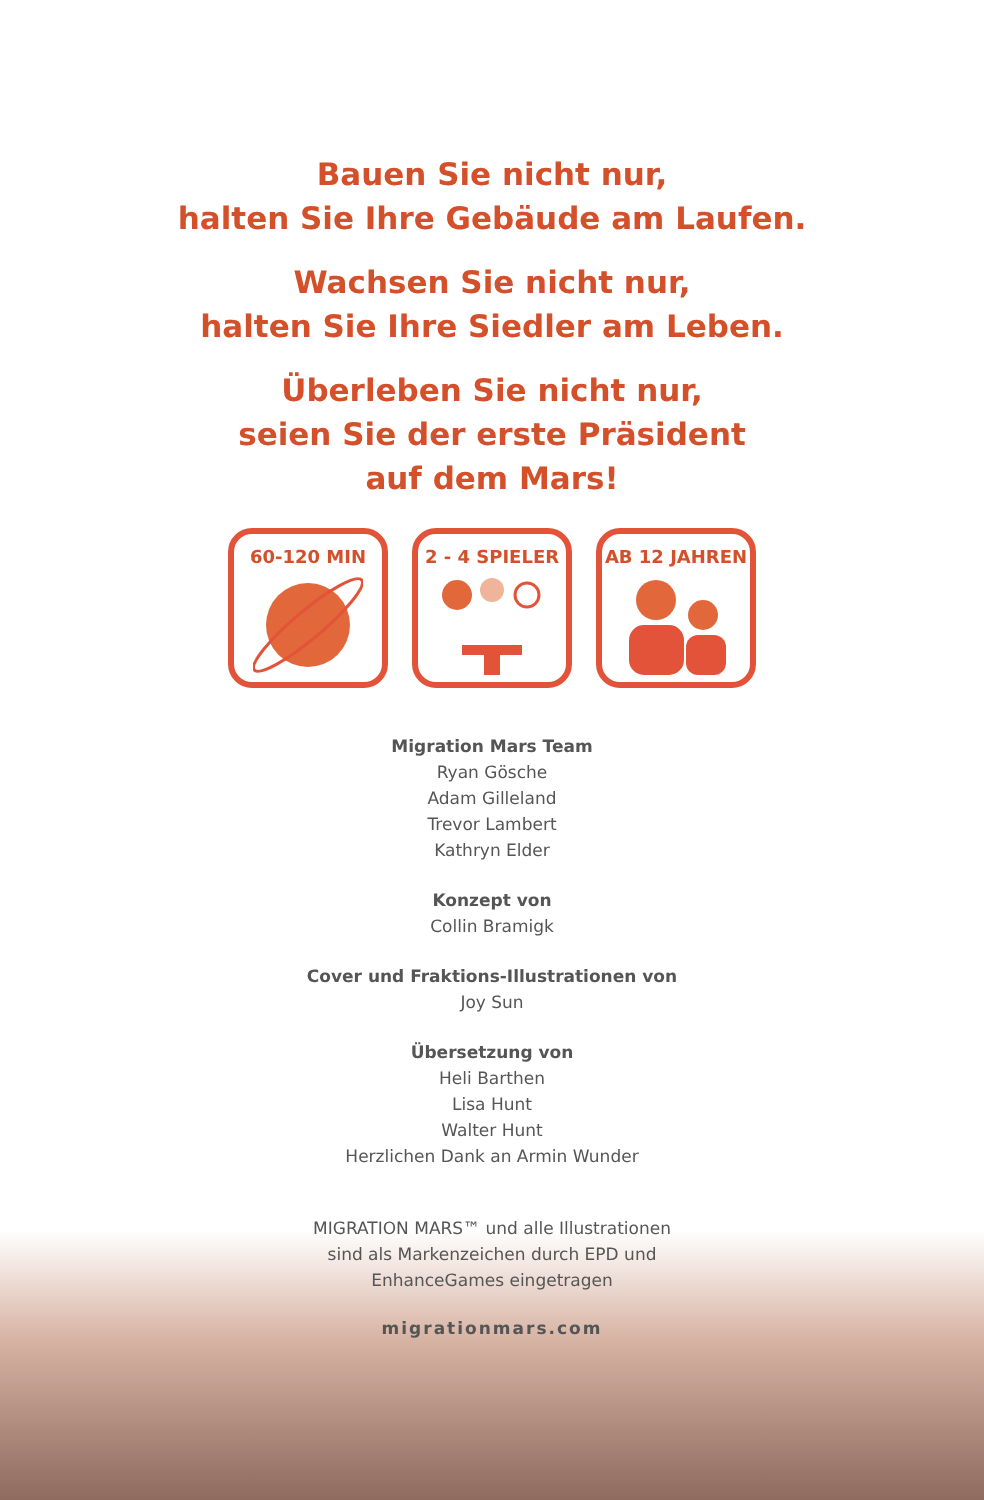Bauen Sie nicht nur,
halten Sie Ihre Gebäude am Laufen.
Wachsen Sie nicht nur,
halten Sie Ihre Siedler am Leben.
Überleben Sie nicht nur,
seien Sie der erste Präsident
auf dem Mars!
60-120 MIN 2 - 4 SPIELER AB 12 JAHREN
Migration Mars Team
Ryan Gösche
Adam Gilleland
Trevor Lambert
Kathryn Elder
Konzept von
Collin Bramigk
Cover und Fraktions-Illustrationen von
Joy Sun
Übersetzung von
Heli Barthen
Lisa Hunt
Walter Hunt
Herzlichen Dank an Armin Wunder
MIGRATION MARS™ und alle Illustrationen
sind als Markenzeichen durch EPD und
EnhanceGames eingetragen
migrationmars.com